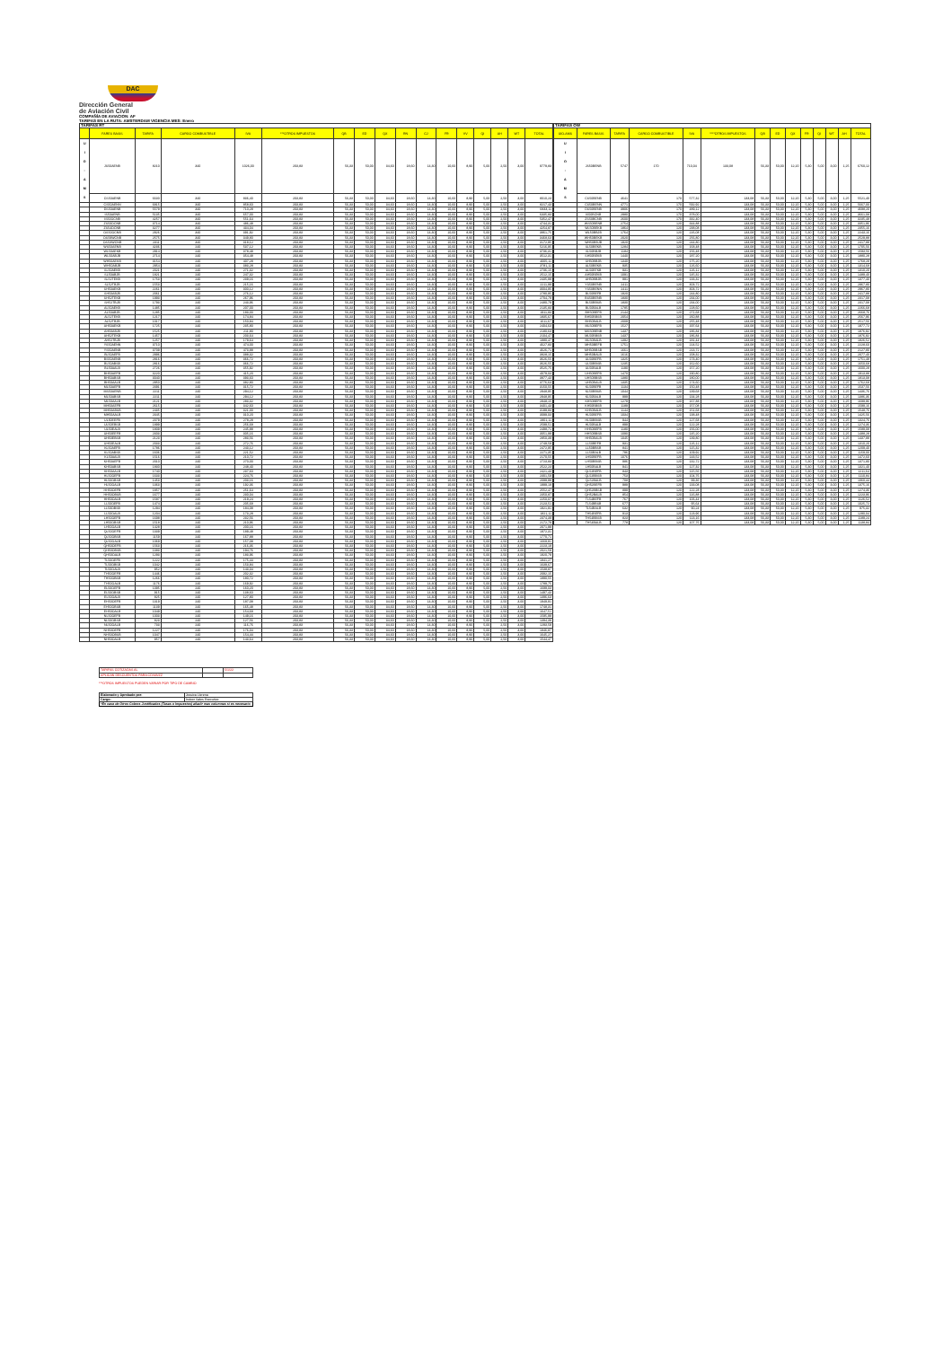DAC
Dirección General
de Aviación Civil
COMPAÑÍA DE AVIACION: AF
TARIFAS EN LA RUTA: AMSTERDAM VIGENCIA MES: Enero
| TARIFAS RT | | | | | | | | | | | | | | | | |
| | FARES BASIS | TARIFA | CARGO COMBUSTIBLE | IVA | ***OTROS IMPUESTOS | QB | ED | QX | RN | CJ | FR | VV | QI | AH | WT | TOTAL |
| U I O - A M S | JS50AENB | 8210 | 340 | 1026,00 | 203,83 | 56,33 | 50,00 | 34,60 | 18,60 | 14,30 | 10,60 | 8,90 | 5,00 | 2,50 | 3,00 | 9779,83 |
| | CS50AENB | 6630 | 340 | 836,40 | 203,83 | 56,33 | 50,00 | 34,60 | 18,60 | 14,30 | 10,60 | 8,90 | 5,00 | 2,50 | 3,00 | 8010,23 |
| | CS50AENN | 6815 | 340 | 858,60 | 203,83 | 56,33 | 50,00 | 34,60 | 18,60 | 14,30 | 10,60 | 8,90 | 5,00 | 2,50 | 3,00 | 8217,43 |
| | DS50AENB | 5579 | 340 | 710,28 | 203,83 | 56,33 | 50,00 | 34,60 | 18,60 | 14,30 | 10,60 | 8,90 | 5,00 | 2,50 | 3,00 | 6833,11 |
| | IS50AENB | 5135 | 340 | 657,00 | 203,83 | 56,33 | 50,00 | 34,60 | 18,60 | 14,30 | 10,60 | 8,90 | 5,00 | 2,50 | 3,00 | 6335,83 |
| | IS50OCNB | 4257 | 340 | 551,64 | 203,83 | 56,33 | 50,00 | 34,60 | 18,60 | 14,30 | 10,60 | 8,90 | 5,00 | 2,50 | 3,00 | 5352,47 |
| | ZS50OCNB | 3714 | 340 | 486,48 | 203,83 | 56,33 | 50,00 | 34,60 | 18,60 | 14,30 | 10,60 | 8,90 | 5,00 | 2,50 | 3,00 | 4744,31 |
| | ZS54OCNB | 3277 | 340 | 434,04 | 203,83 | 56,33 | 50,00 | 34,60 | 18,60 | 14,30 | 10,60 | 8,90 | 5,00 | 2,50 | 3,00 | 4254,87 |
| | OS50OCNB | 2926 | 340 | 391,92 | 203,83 | 56,33 | 50,00 | 34,60 | 18,60 | 14,30 | 10,60 | 8,90 | 5,00 | 2,50 | 3,00 | 3861,75 |
| | OS59WCNB | 2575 | 340 | 349,80 | 203,83 | 56,33 | 50,00 | 34,60 | 18,60 | 14,30 | 10,60 | 8,90 | 5,00 | 2,50 | 3,00 | 3468,63 |
| | OS5XWCNB | 2311 | 340 | 318,12 | 203,83 | 56,33 | 50,00 | 34,60 | 18,60 | 14,30 | 10,60 | 8,90 | 5,00 | 2,50 | 3,00 | 3172,95 |
| | WS50AENB | 4236 | 240 | 537,12 | 203,83 | 56,33 | 50,00 | 34,60 | 18,60 | 14,30 | 10,60 | 8,90 | 5,00 | 2,50 | 3,00 | 5216,95 |
| | WL50AEKB | 2914 | 240 | 378,48 | 203,83 | 56,33 | 50,00 | 34,60 | 18,60 | 14,30 | 10,60 | 8,90 | 5,00 | 2,50 | 3,00 | 3736,31 |
| | WL50ABJB | 2714 | 240 | 354,48 | 203,83 | 56,33 | 50,00 | 34,60 | 18,60 | 14,30 | 10,60 | 8,90 | 5,00 | 2,50 | 3,00 | 3512,31 |
| | WH50AEKB | 3154 | 240 | 407,28 | 203,83 | 56,33 | 50,00 | 34,60 | 18,60 | 14,30 | 10,60 | 8,90 | 5,00 | 2,50 | 3,00 | 4005,11 |
| | WH50ABJB | 2954 | 240 | 383,28 | 203,83 | 56,33 | 50,00 | 34,60 | 18,60 | 14,30 | 10,60 | 8,90 | 5,00 | 2,50 | 3,00 | 3781,11 |
| | SL50AEKB | 2021 | 240 | 271,32 | 203,83 | 56,33 | 50,00 | 34,60 | 18,60 | 14,30 | 10,60 | 8,90 | 5,00 | 2,50 | 3,00 | 2736,15 |
| | SL50ABJB | 1821 | 240 | 247,32 | 203,83 | 56,33 | 50,00 | 34,60 | 18,60 | 14,30 | 10,60 | 8,90 | 5,00 | 2,50 | 3,00 | 2512,15 |
| | SL52TEKB | 1753 | 240 | 239,16 | 203,83 | 56,33 | 50,00 | 34,60 | 18,60 | 14,30 | 10,60 | 8,90 | 5,00 | 2,50 | 3,00 | 2435,99 |
| | SL52TBJB | 1553 | 240 | 215,16 | 203,83 | 56,33 | 50,00 | 34,60 | 18,60 | 14,30 | 10,60 | 8,90 | 5,00 | 2,50 | 3,00 | 2211,99 |
| | SH50AEKB | 2261 | 240 | 300,12 | 203,83 | 56,33 | 50,00 | 34,60 | 18,60 | 14,30 | 10,60 | 8,90 | 5,00 | 2,50 | 3,00 | 3004,95 |
| | SH50ABJB | 2061 | 240 | 276,12 | 203,83 | 56,33 | 50,00 | 34,60 | 18,60 | 14,30 | 10,60 | 8,90 | 5,00 | 2,50 | 3,00 | 2780,95 |
| | SH52TEKB | 1993 | 240 | 267,96 | 203,83 | 56,33 | 50,00 | 34,60 | 18,60 | 14,30 | 10,60 | 8,90 | 5,00 | 2,50 | 3,00 | 2704,79 |
| | SH52TBJB | 1793 | 240 | 243,96 | 203,83 | 56,33 | 50,00 | 34,60 | 18,60 | 14,30 | 10,60 | 8,90 | 5,00 | 2,50 | 3,00 | 2480,79 |
| | AL50AEKB | 1485 | 240 | 207,00 | 203,83 | 56,33 | 50,00 | 34,60 | 18,60 | 14,30 | 10,60 | 8,90 | 5,00 | 2,50 | 3,00 | 2135,83 |
| | AL50ABJB | 1285 | 240 | 183,00 | 203,83 | 56,33 | 50,00 | 34,60 | 18,60 | 14,30 | 10,60 | 8,90 | 5,00 | 2,50 | 3,00 | 1911,83 |
| | AL52TEKB | 1217 | 240 | 174,84 | 203,83 | 56,33 | 50,00 | 34,60 | 18,60 | 14,30 | 10,60 | 8,90 | 5,00 | 2,50 | 3,00 | 1835,67 |
| | AL52TBJB | 1017 | 240 | 150,84 | 203,83 | 56,33 | 50,00 | 34,60 | 18,60 | 14,30 | 10,60 | 8,90 | 5,00 | 2,50 | 3,00 | 1611,67 |
| | AH50AEKB | 1725 | 240 | 235,80 | 203,83 | 56,33 | 50,00 | 34,60 | 18,60 | 14,30 | 10,60 | 8,90 | 5,00 | 2,50 | 3,00 | 2404,63 |
| | AH50ABJB | 1525 | 240 | 211,80 | 203,83 | 56,33 | 50,00 | 34,60 | 18,60 | 14,30 | 10,60 | 8,90 | 5,00 | 2,50 | 3,00 | 2180,63 |
| | AH52TEKB | 1457 | 240 | 203,64 | 203,83 | 56,33 | 50,00 | 34,60 | 18,60 | 14,30 | 10,60 | 8,90 | 5,00 | 2,50 | 3,00 | 2104,47 |
| | AH52TBJB | 1257 | 240 | 179,64 | 203,83 | 56,33 | 50,00 | 34,60 | 18,60 | 14,30 | 10,60 | 8,90 | 5,00 | 2,50 | 3,00 | 1880,47 |
| | YS50AENN | 3710 | 240 | 474,00 | 203,83 | 56,33 | 50,00 | 34,60 | 18,60 | 14,30 | 10,60 | 8,90 | 5,00 | 2,50 | 3,00 | 4627,83 |
| | YS50AENB | 3709 | 240 | 473,88 | 203,83 | 56,33 | 50,00 | 34,60 | 18,60 | 14,30 | 10,60 | 8,90 | 5,00 | 2,50 | 3,00 | 4626,71 |
| | BL50AEFB | 2996 | 240 | 388,32 | 203,83 | 56,33 | 50,00 | 34,60 | 18,60 | 14,30 | 10,60 | 8,90 | 5,00 | 2,50 | 3,00 | 3828,15 |
| | BS50AENB | 2816 | 240 | 366,72 | 203,83 | 56,33 | 50,00 | 34,60 | 18,60 | 14,30 | 10,60 | 8,90 | 5,00 | 2,50 | 3,00 | 3626,55 |
| | BL50ABSB | 2816 | 240 | 366,72 | 203,83 | 56,33 | 50,00 | 34,60 | 18,60 | 14,30 | 10,60 | 8,90 | 5,00 | 2,50 | 3,00 | 3626,55 |
| | BL50AALB | 2726 | 240 | 355,92 | 203,83 | 56,33 | 50,00 | 34,60 | 18,60 | 14,30 | 10,60 | 8,90 | 5,00 | 2,50 | 3,00 | 3525,75 |
| | BH50AEFB | 3220 | 240 | 415,20 | 203,83 | 56,33 | 50,00 | 34,60 | 18,60 | 14,30 | 10,60 | 8,90 | 5,00 | 2,50 | 3,00 | 4079,03 |
| | BH50ABSB | 3040 | 240 | 393,60 | 203,83 | 56,33 | 50,00 | 34,60 | 18,60 | 14,30 | 10,60 | 8,90 | 5,00 | 2,50 | 3,00 | 3877,43 |
| | BH50AALB | 2950 | 240 | 382,80 | 203,83 | 56,33 | 50,00 | 34,60 | 18,60 | 14,30 | 10,60 | 8,90 | 5,00 | 2,50 | 3,00 | 3776,63 |
| | ML50AEFB | 2391 | 240 | 315,72 | 203,83 | 56,33 | 50,00 | 34,60 | 18,60 | 14,30 | 10,60 | 8,90 | 5,00 | 2,50 | 3,00 | 3150,55 |
| | MS50AENB | 2211 | 240 | 294,12 | 203,83 | 56,33 | 50,00 | 34,60 | 18,60 | 14,30 | 10,60 | 8,90 | 5,00 | 2,50 | 3,00 | 2948,95 |
| | ML50ABSB | 2211 | 240 | 294,12 | 203,83 | 56,33 | 50,00 | 34,60 | 18,60 | 14,30 | 10,60 | 8,90 | 5,00 | 2,50 | 3,00 | 2948,95 |
| | ML50AALB | 2121 | 240 | 283,32 | 203,83 | 56,33 | 50,00 | 34,60 | 18,60 | 14,30 | 10,60 | 8,90 | 5,00 | 2,50 | 3,00 | 2848,15 |
| | MH50AEFB | 2615 | 240 | 342,60 | 203,83 | 56,33 | 50,00 | 34,60 | 18,60 | 14,30 | 10,60 | 8,90 | 5,00 | 2,50 | 3,00 | 3401,43 |
| | MH50ABSB | 2435 | 240 | 321,00 | 203,83 | 56,33 | 50,00 | 34,60 | 18,60 | 14,30 | 10,60 | 8,90 | 5,00 | 2,50 | 3,00 | 3199,83 |
| | MH50AALB | 2345 | 240 | 310,20 | 203,83 | 56,33 | 50,00 | 34,60 | 18,60 | 14,30 | 10,60 | 8,90 | 5,00 | 2,50 | 3,00 | 3099,03 |
| | UL50EEFB | 2079 | 240 | 278,28 | 203,83 | 56,33 | 50,00 | 34,60 | 18,60 | 14,30 | 10,60 | 8,90 | 5,00 | 2,50 | 3,00 | 2801,11 |
| | UL50EBSB | 1899 | 240 | 256,68 | 203,83 | 56,33 | 50,00 | 34,60 | 18,60 | 14,30 | 10,60 | 8,90 | 5,00 | 2,50 | 3,00 | 2599,51 |
| | UL50EALB | 1809 | 240 | 245,88 | 203,83 | 56,33 | 50,00 | 34,60 | 18,60 | 14,30 | 10,60 | 8,90 | 5,00 | 2,50 | 3,00 | 2498,71 |
| | UH50EEFB | 2303 | 240 | 305,16 | 203,83 | 56,33 | 50,00 | 34,60 | 18,60 | 14,30 | 10,60 | 8,90 | 5,00 | 2,50 | 3,00 | 3051,99 |
| | UH50EBSB | 2123 | 240 | 283,56 | 203,83 | 56,33 | 50,00 | 34,60 | 18,60 | 14,30 | 10,60 | 8,90 | 5,00 | 2,50 | 3,00 | 2850,39 |
| | UH50EALB | 2033 | 240 | 272,76 | 203,83 | 56,33 | 50,00 | 34,60 | 18,60 | 14,30 | 10,60 | 8,90 | 5,00 | 2,50 | 3,00 | 2749,59 |
| | KL50AEFB | 1786 | 240 | 243,12 | 203,83 | 56,33 | 50,00 | 34,60 | 18,60 | 14,30 | 10,60 | 8,90 | 5,00 | 2,50 | 3,00 | 2472,95 |
| | KL50ABSB | 1606 | 240 | 221,52 | 203,83 | 56,33 | 50,00 | 34,60 | 18,60 | 14,30 | 10,60 | 8,90 | 5,00 | 2,50 | 3,00 | 2271,35 |
| | KL50AALB | 1516 | 240 | 210,72 | 203,83 | 56,33 | 50,00 | 34,60 | 18,60 | 14,30 | 10,60 | 8,90 | 5,00 | 2,50 | 3,00 | 2170,55 |
| | KH50AEFB | 2010 | 240 | 270,00 | 203,83 | 56,33 | 50,00 | 34,60 | 18,60 | 14,30 | 10,60 | 8,90 | 5,00 | 2,50 | 3,00 | 2723,83 |
| | KH50ABSB | 1830 | 240 | 248,40 | 203,83 | 56,33 | 50,00 | 34,60 | 18,60 | 14,30 | 10,60 | 8,90 | 5,00 | 2,50 | 3,00 | 2522,23 |
| | KH50AALB | 1740 | 240 | 237,60 | 203,83 | 56,33 | 50,00 | 34,60 | 18,60 | 14,30 | 10,60 | 8,90 | 5,00 | 2,50 | 3,00 | 2421,43 |
| | HL50OEFB | 1633 | 240 | 224,76 | 203,83 | 56,33 | 50,00 | 34,60 | 18,60 | 14,30 | 10,60 | 8,90 | 5,00 | 2,50 | 3,00 | 2301,59 |
| | HL50OBSB | 1453 | 240 | 203,16 | 203,83 | 56,33 | 50,00 | 34,60 | 18,60 | 14,30 | 10,60 | 8,90 | 5,00 | 2,50 | 3,00 | 2099,99 |
| | HL50OALB | 1363 | 240 | 192,36 | 203,83 | 56,33 | 50,00 | 34,60 | 18,60 | 14,30 | 10,60 | 8,90 | 5,00 | 2,50 | 3,00 | 1999,19 |
| | HH50OEFB | 1857 | 240 | 251,64 | 203,83 | 56,33 | 50,00 | 34,60 | 18,60 | 14,30 | 10,60 | 8,90 | 5,00 | 2,50 | 3,00 | 2552,47 |
| | HH50OBSB | 1677 | 240 | 230,04 | 203,83 | 56,33 | 50,00 | 34,60 | 18,60 | 14,30 | 10,60 | 8,90 | 5,00 | 2,50 | 3,00 | 2350,87 |
| | HH50OALB | 1587 | 240 | 219,24 | 203,83 | 56,33 | 50,00 | 34,60 | 18,60 | 14,30 | 10,60 | 8,90 | 5,00 | 2,50 | 3,00 | 2250,07 |
| | LL50OEFB | 1474 | 240 | 205,68 | 203,83 | 56,33 | 50,00 | 34,60 | 18,60 | 14,30 | 10,60 | 8,90 | 5,00 | 2,50 | 3,00 | 2123,51 |
| | LL50OBSB | 1294 | 240 | 184,08 | 203,83 | 56,33 | 50,00 | 34,60 | 18,60 | 14,30 | 10,60 | 8,90 | 5,00 | 2,50 | 3,00 | 1921,91 |
| | LL50OALB | 1204 | 240 | 173,28 | 203,83 | 56,33 | 50,00 | 34,60 | 18,60 | 14,30 | 10,60 | 8,90 | 5,00 | 2,50 | 3,00 | 1821,11 |
| | LH50OEFB | 1698 | 240 | 232,56 | 203,83 | 56,33 | 50,00 | 34,60 | 18,60 | 14,30 | 10,60 | 8,90 | 5,00 | 2,50 | 3,00 | 2374,39 |
| | LH50OBSB | 1518 | 240 | 210,96 | 203,83 | 56,33 | 50,00 | 34,60 | 18,60 | 14,30 | 10,60 | 8,90 | 5,00 | 2,50 | 3,00 | 2172,79 |
| | LH50OALB | 1428 | 240 | 200,16 | 203,83 | 56,33 | 50,00 | 34,60 | 18,60 | 14,30 | 10,60 | 8,90 | 5,00 | 2,50 | 3,00 | 2071,99 |
| | QL50OEFB | 1339 | 240 | 189,48 | 203,83 | 56,33 | 50,00 | 34,60 | 18,60 | 14,30 | 10,60 | 8,90 | 5,00 | 2,50 | 3,00 | 1972,31 |
| | QL50OBSB | 1159 | 240 | 167,88 | 203,83 | 56,33 | 50,00 | 34,60 | 18,60 | 14,30 | 10,60 | 8,90 | 5,00 | 2,50 | 3,00 | 1770,71 |
| | QL50OALB | 1069 | 240 | 157,08 | 203,83 | 56,33 | 50,00 | 34,60 | 18,60 | 14,30 | 10,60 | 8,90 | 5,00 | 2,50 | 3,00 | 1669,91 |
| | QH50OEFB | 1563 | 240 | 216,36 | 203,83 | 56,33 | 50,00 | 34,60 | 18,60 | 14,30 | 10,60 | 8,90 | 5,00 | 2,50 | 3,00 | 2223,19 |
| | QH50OBSB | 1383 | 240 | 194,76 | 203,83 | 56,33 | 50,00 | 34,60 | 18,60 | 14,30 | 10,60 | 8,90 | 5,00 | 2,50 | 3,00 | 2021,59 |
| | QH50OALB | 1293 | 240 | 183,96 | 203,83 | 56,33 | 50,00 | 34,60 | 18,60 | 14,30 | 10,60 | 8,90 | 5,00 | 2,50 | 3,00 | 1920,79 |
| | TL50OEFB | 1222 | 240 | 175,44 | 203,83 | 56,33 | 50,00 | 34,60 | 18,60 | 14,30 | 10,60 | 8,90 | 5,00 | 2,50 | 3,00 | 1841,27 |
| | TL50OBSB | 1042 | 240 | 153,84 | 203,83 | 56,33 | 50,00 | 34,60 | 18,60 | 14,30 | 10,60 | 8,90 | 5,00 | 2,50 | 3,00 | 1639,67 |
| | TL50OALB | 952 | 240 | 143,04 | 203,83 | 56,33 | 50,00 | 34,60 | 18,60 | 14,30 | 10,60 | 8,90 | 5,00 | 2,50 | 3,00 | 1538,87 |
| | TH50OEFB | 1446 | 240 | 202,32 | 203,83 | 56,33 | 50,00 | 34,60 | 18,60 | 14,30 | 10,60 | 8,90 | 5,00 | 2,50 | 3,00 | 2092,15 |
| | TH50OBSB | 1266 | 240 | 180,72 | 203,83 | 56,33 | 50,00 | 34,60 | 18,60 | 14,30 | 10,60 | 8,90 | 5,00 | 2,50 | 3,00 | 1890,55 |
| | TH50OALB | 1176 | 240 | 169,92 | 203,83 | 56,33 | 50,00 | 34,60 | 18,60 | 14,30 | 10,60 | 8,90 | 5,00 | 2,50 | 3,00 | 1789,75 |
| | EL50OEFB | 1095 | 240 | 160,20 | 203,83 | 56,33 | 50,00 | 34,60 | 18,60 | 14,30 | 10,60 | 8,90 | 5,00 | 2,50 | 3,00 | 1699,03 |
| | EL50OBSB | 915 | 240 | 138,60 | 203,83 | 56,33 | 50,00 | 34,60 | 18,60 | 14,30 | 10,60 | 8,90 | 5,00 | 2,50 | 3,00 | 1497,43 |
| | EL50OALB | 825 | 240 | 127,80 | 203,83 | 56,33 | 50,00 | 34,60 | 18,60 | 14,30 | 10,60 | 8,90 | 5,00 | 2,50 | 3,00 | 1396,63 |
| | EH50OEFB | 1319 | 240 | 187,08 | 203,83 | 56,33 | 50,00 | 34,60 | 18,60 | 14,30 | 10,60 | 8,90 | 5,00 | 2,50 | 3,00 | 1949,91 |
| | EH50OBSB | 1139 | 240 | 165,48 | 203,83 | 56,33 | 50,00 | 34,60 | 18,60 | 14,30 | 10,60 | 8,90 | 5,00 | 2,50 | 3,00 | 1748,31 |
| | EH50OALB | 1049 | 240 | 154,68 | 203,83 | 56,33 | 50,00 | 34,60 | 18,60 | 14,30 | 10,60 | 8,90 | 5,00 | 2,50 | 3,00 | 1647,51 |
| | NL50OEFB | 1003 | 240 | 149,16 | 203,83 | 56,33 | 50,00 | 34,60 | 18,60 | 14,30 | 10,60 | 8,90 | 5,00 | 2,50 | 3,00 | 1595,99 |
| | NL50OBSB | 823 | 240 | 127,56 | 203,83 | 56,33 | 50,00 | 34,60 | 18,60 | 14,30 | 10,60 | 8,90 | 5,00 | 2,50 | 3,00 | 1394,39 |
| | NL50OALB | 733 | 240 | 116,76 | 203,83 | 56,33 | 50,00 | 34,60 | 18,60 | 14,30 | 10,60 | 8,90 | 5,00 | 2,50 | 3,00 | 1293,59 |
| | NH50OEFB | 1227 | 240 | 176,04 | 203,83 | 56,33 | 50,00 | 34,60 | 18,60 | 14,30 | 10,60 | 8,90 | 5,00 | 2,50 | 3,00 | 1846,87 |
| | NH50OBSB | 1047 | 240 | 154,44 | 203,83 | 56,33 | 50,00 | 34,60 | 18,60 | 14,30 | 10,60 | 8,90 | 5,00 | 2,50 | 3,00 | 1645,27 |
| | NH50OALB | 957 | 240 | 143,64 | 203,83 | 56,33 | 50,00 | 34,60 | 18,60 | 14,30 | 10,60 | 8,90 | 5,00 | 2,50 | 3,00 | 1544,47 |
| TARIFAS OW | | | | | | | | | | | | | |
| UIO-AMS | FARES BASIS | TARIFA | CARGO COMBUSTIBLE | IVA | ****OTROS IMPUESTOS | QB | ED | QX | FR | QI | WT | AH | TOTAL |
| U I O - A M S | JS50BENB | 5747 | 170 | 710,04 | 133,08 | 56,33 | 50,00 | 12,20 | 5,30 | 5,00 | 3,00 | 1,25 | 6760,12 |
| | CS50BENB | 4641 | 170 | 577,32 | 133,08 | 56,33 | 50,00 | 12,20 | 5,30 | 5,00 | 3,00 | 1,25 | 5521,40 |
| | CS50BENN | 4771 | 170 | 592,92 | 133,08 | 56,33 | 50,00 | 12,20 | 5,30 | 5,00 | 3,00 | 1,25 | 5667,00 |
| | DS50BENB | 3906 | 170 | 489,12 | 133,08 | 56,33 | 50,00 | 12,20 | 5,30 | 5,00 | 3,00 | 1,25 | 4698,20 |
| | IS50BCNB | 2980 | 170 | 378,00 | 133,08 | 56,33 | 50,00 | 12,20 | 5,30 | 5,00 | 3,00 | 1,25 | 3661,08 |
| | ZS50BCNB | 2600 | 170 | 332,40 | 133,08 | 56,33 | 50,00 | 12,20 | 5,30 | 5,00 | 3,00 | 1,25 | 3235,48 |
| | WS50BENB | 2754 | 120 | 344,88 | 133,08 | 56,33 | 50,00 | 12,20 | 5,30 | 5,00 | 3,00 | 1,25 | 3351,96 |
| | WL50BEKB | 1864 | 120 | 238,08 | 133,08 | 56,33 | 50,00 | 12,20 | 5,30 | 5,00 | 3,00 | 1,25 | 2355,16 |
| | WL50BBJB | 1764 | 120 | 226,08 | 133,08 | 56,33 | 50,00 | 12,20 | 5,30 | 5,00 | 3,00 | 1,25 | 2243,16 |
| | WH50BEKB | 2020 | 120 | 256,80 | 133,08 | 56,33 | 50,00 | 12,20 | 5,30 | 5,00 | 3,00 | 1,25 | 2529,88 |
| | WH50BBJB | 1920 | 120 | 244,80 | 133,08 | 56,33 | 50,00 | 12,20 | 5,30 | 5,00 | 3,00 | 1,25 | 2417,88 |
| | SL50BEKB | 1284 | 120 | 168,48 | 133,08 | 56,33 | 50,00 | 12,20 | 5,30 | 5,00 | 3,00 | 1,25 | 1705,56 |
| | SL50BBJB | 1184 | 120 | 156,48 | 133,08 | 56,33 | 50,00 | 12,20 | 5,30 | 5,00 | 3,00 | 1,25 | 1593,56 |
| | SH50BEKB | 1440 | 120 | 187,20 | 133,08 | 56,33 | 50,00 | 12,20 | 5,30 | 5,00 | 3,00 | 1,25 | 1880,28 |
| | SH50BBJB | 1340 | 120 | 175,20 | 133,08 | 56,33 | 50,00 | 12,20 | 5,30 | 5,00 | 3,00 | 1,25 | 1768,28 |
| | AL50BEKB | 935 | 120 | 126,60 | 133,08 | 56,33 | 50,00 | 12,20 | 5,30 | 5,00 | 3,00 | 1,25 | 1314,68 |
| | AL50BTKB | 931 | 120 | 126,12 | 133,08 | 56,33 | 50,00 | 12,20 | 5,30 | 5,00 | 3,00 | 1,25 | 1310,20 |
| | AH50BEKB | 1091 | 120 | 145,32 | 133,08 | 56,33 | 50,00 | 12,20 | 5,30 | 5,00 | 3,00 | 1,25 | 1489,40 |
| | AH50BBJB | 991 | 120 | 133,32 | 133,08 | 56,33 | 50,00 | 12,20 | 5,30 | 5,00 | 3,00 | 1,25 | 1377,40 |
| | YS50BENB | 2411 | 120 | 303,72 | 133,08 | 56,33 | 50,00 | 12,20 | 5,30 | 5,00 | 3,00 | 1,25 | 2967,80 |
| | YS50BENN | 2411 | 120 | 303,72 | 133,08 | 56,33 | 50,00 | 12,20 | 5,30 | 5,00 | 3,00 | 1,25 | 2967,80 |
| | BL50BEFB | 1920 | 120 | 244,80 | 133,08 | 56,33 | 50,00 | 12,20 | 5,30 | 5,00 | 3,00 | 1,25 | 2417,88 |
| | BS50BENB | 1830 | 120 | 234,00 | 133,08 | 56,33 | 50,00 | 12,20 | 5,30 | 5,00 | 3,00 | 1,25 | 2317,08 |
| | BL50BBSB | 1830 | 120 | 234,00 | 133,08 | 56,33 | 50,00 | 12,20 | 5,30 | 5,00 | 3,00 | 1,25 | 2317,08 |
| | BL50BALB | 1785 | 120 | 228,60 | 133,08 | 56,33 | 50,00 | 12,20 | 5,30 | 5,00 | 3,00 | 1,25 | 2266,68 |
| | BH50BEFB | 2144 | 120 | 271,68 | 133,08 | 56,33 | 50,00 | 12,20 | 5,30 | 5,00 | 3,00 | 1,25 | 2668,76 |
| | BH50BBSB | 2054 | 120 | 260,88 | 133,08 | 56,33 | 50,00 | 12,20 | 5,30 | 5,00 | 3,00 | 1,25 | 2567,96 |
| | BH50BALB | 2009 | 120 | 255,48 | 133,08 | 56,33 | 50,00 | 12,20 | 5,30 | 5,00 | 3,00 | 1,25 | 2517,56 |
| | ML50BEFB | 1527 | 120 | 197,64 | 133,08 | 56,33 | 50,00 | 12,20 | 5,30 | 5,00 | 3,00 | 1,25 | 1977,72 |
| | MS50BENB | 1437 | 120 | 186,84 | 133,08 | 56,33 | 50,00 | 12,20 | 5,30 | 5,00 | 3,00 | 1,25 | 1876,92 |
| | ML50BBSB | 1437 | 120 | 186,84 | 133,08 | 56,33 | 50,00 | 12,20 | 5,30 | 5,00 | 3,00 | 1,25 | 1876,92 |
| | ML50BALB | 1392 | 120 | 181,44 | 133,08 | 56,33 | 50,00 | 12,20 | 5,30 | 5,00 | 3,00 | 1,25 | 1826,52 |
| | MH50BEFB | 1751 | 120 | 224,52 | 133,08 | 56,33 | 50,00 | 12,20 | 5,30 | 5,00 | 3,00 | 1,25 | 2228,60 |
| | MH50BBSB | 1661 | 120 | 213,72 | 133,08 | 56,33 | 50,00 | 12,20 | 5,30 | 5,00 | 3,00 | 1,25 | 2127,80 |
| | MH50BALB | 1616 | 120 | 208,32 | 133,08 | 56,33 | 50,00 | 12,20 | 5,30 | 5,00 | 3,00 | 1,25 | 2077,40 |
| | UL50BEFB | 1325 | 120 | 173,40 | 133,08 | 56,33 | 50,00 | 12,20 | 5,30 | 5,00 | 3,00 | 1,25 | 1751,48 |
| | UL50BBSB | 1235 | 120 | 162,60 | 133,08 | 56,33 | 50,00 | 12,20 | 5,30 | 5,00 | 3,00 | 1,25 | 1650,68 |
| | UL50BALB | 1190 | 120 | 157,20 | 133,08 | 56,33 | 50,00 | 12,20 | 5,30 | 5,00 | 3,00 | 1,25 | 1600,28 |
| | UH50BEFB | 1470 | 120 | 190,80 | 133,08 | 56,33 | 50,00 | 12,20 | 5,30 | 5,00 | 3,00 | 1,25 | 1913,88 |
| | UH50BBSB | 1380 | 120 | 180,00 | 133,08 | 56,33 | 50,00 | 12,20 | 5,30 | 5,00 | 3,00 | 1,25 | 1813,08 |
| | UH50BALB | 1335 | 120 | 174,60 | 133,08 | 56,33 | 50,00 | 12,20 | 5,30 | 5,00 | 3,00 | 1,25 | 1762,68 |
| | KL50BEFB | 1134 | 120 | 150,48 | 133,08 | 56,33 | 50,00 | 12,20 | 5,30 | 5,00 | 3,00 | 1,25 | 1537,56 |
| | KL50BBSB | 1044 | 120 | 139,68 | 133,08 | 56,33 | 50,00 | 12,20 | 5,30 | 5,00 | 3,00 | 1,25 | 1436,76 |
| | KL50BALB | 999 | 120 | 134,28 | 133,08 | 56,33 | 50,00 | 12,20 | 5,30 | 5,00 | 3,00 | 1,25 | 1386,36 |
| | KH50BEFB | 1279 | 120 | 167,88 | 133,08 | 56,33 | 50,00 | 12,20 | 5,30 | 5,00 | 3,00 | 1,25 | 1699,96 |
| | KH50BBSB | 1189 | 120 | 157,08 | 133,08 | 56,33 | 50,00 | 12,20 | 5,30 | 5,00 | 3,00 | 1,25 | 1599,16 |
| | KH50BALB | 1144 | 120 | 151,68 | 133,08 | 56,33 | 50,00 | 12,20 | 5,30 | 5,00 | 3,00 | 1,25 | 1548,76 |
| | HL50BEFB | 1034 | 120 | 138,48 | 133,08 | 56,33 | 50,00 | 12,20 | 5,30 | 5,00 | 3,00 | 1,25 | 1425,56 |
| | HL50BBSB | 944 | 120 | 127,68 | 133,08 | 56,33 | 50,00 | 12,20 | 5,30 | 5,00 | 3,00 | 1,25 | 1324,76 |
| | HL50BALB | 899 | 120 | 122,28 | 133,08 | 56,33 | 50,00 | 12,20 | 5,30 | 5,00 | 3,00 | 1,25 | 1274,36 |
| | HH50BEFB | 1180 | 120 | 156,00 | 133,08 | 56,33 | 50,00 | 12,20 | 5,30 | 5,00 | 3,00 | 1,25 | 1589,08 |
| | HH50BBSB | 1090 | 120 | 145,20 | 133,08 | 56,33 | 50,00 | 12,20 | 5,30 | 5,00 | 3,00 | 1,25 | 1488,28 |
| | HH50BALB | 1045 | 120 | 139,80 | 133,08 | 56,33 | 50,00 | 12,20 | 5,30 | 5,00 | 3,00 | 1,25 | 1437,88 |
| | LL50BEFB | 931 | 120 | 126,12 | 133,08 | 56,33 | 50,00 | 12,20 | 5,30 | 5,00 | 3,00 | 1,25 | 1310,20 |
| | LL50BBSB | 841 | 120 | 115,32 | 133,08 | 56,33 | 50,00 | 12,20 | 5,30 | 5,00 | 3,00 | 1,25 | 1209,40 |
| | LL50BALB | 796 | 120 | 109,92 | 133,08 | 56,33 | 50,00 | 12,20 | 5,30 | 5,00 | 3,00 | 1,25 | 1159,00 |
| | LH50BEFB | 1076 | 120 | 143,52 | 133,08 | 56,33 | 50,00 | 12,20 | 5,30 | 5,00 | 3,00 | 1,25 | 1472,60 |
| | LH50BBSB | 986 | 120 | 132,72 | 133,08 | 56,33 | 50,00 | 12,20 | 5,30 | 5,00 | 3,00 | 1,25 | 1371,80 |
| | LH50BALB | 941 | 120 | 127,32 | 133,08 | 56,33 | 50,00 | 12,20 | 5,30 | 5,00 | 3,00 | 1,25 | 1321,40 |
| | QL52BEFB | 843 | 120 | 115,56 | 133,08 | 56,33 | 50,00 | 12,20 | 5,30 | 5,00 | 3,00 | 1,25 | 1211,64 |
| | QL52BBSB | 753 | 120 | 104,76 | 133,08 | 56,33 | 50,00 | 12,20 | 5,30 | 5,00 | 3,00 | 1,25 | 1110,84 |
| | QL52BALB | 708 | 120 | 99,36 | 133,08 | 56,33 | 50,00 | 12,20 | 5,30 | 5,00 | 3,00 | 1,25 | 1060,44 |
| | QH52BEFB | 989 | 120 | 133,08 | 133,08 | 56,33 | 50,00 | 12,20 | 5,30 | 5,00 | 3,00 | 1,25 | 1375,16 |
| | QH52BBSB | 899 | 120 | 122,28 | 133,08 | 56,33 | 50,00 | 12,20 | 5,30 | 5,00 | 3,00 | 1,25 | 1274,36 |
| | QH52BALB | 854 | 120 | 116,88 | 133,08 | 56,33 | 50,00 | 12,20 | 5,30 | 5,00 | 3,00 | 1,25 | 1223,96 |
| | TL54BEFB | 767 | 120 | 106,44 | 133,08 | 56,33 | 50,00 | 12,20 | 5,30 | 5,00 | 3,00 | 1,25 | 1126,52 |
| | TL54BBSB | 677 | 120 | 95,64 | 133,08 | 56,33 | 50,00 | 12,20 | 5,30 | 5,00 | 3,00 | 1,25 | 1025,72 |
| | TL54BALB | 632 | 120 | 90,24 | 133,08 | 56,33 | 50,00 | 12,20 | 5,30 | 5,00 | 3,00 | 1,25 | 975,32 |
| | TH54BEFB | 913 | 120 | 123,96 | 133,08 | 56,33 | 50,00 | 12,20 | 5,30 | 5,00 | 3,00 | 1,25 | 1290,04 |
| | TH54BBSB | 823 | 120 | 113,16 | 133,08 | 56,33 | 50,00 | 12,20 | 5,30 | 5,00 | 3,00 | 1,25 | 1189,24 |
| | TH54BALB | 778 | 120 | 107,76 | 133,08 | 56,33 | 50,00 | 12,20 | 5,30 | 5,00 | 3,00 | 1,25 | 1138,84 |
| TARIFAS COTIZADAS AL | | 5/1/22 |
| APLICAN DESCUENTOS PARA CD/SB/ZZ | | |
***OTROS IMPUESTOS PUEDEN VARIAR POR TIPO DE CAMBIO
| Elaborado y Aprobado por: | Jessica Llerena |
| Cargo: | Indoor Sales Executive |
| *En caso de Otros Cobros Justificados (Tasas o Impuestos) añadir mas columnas si es necesario | |